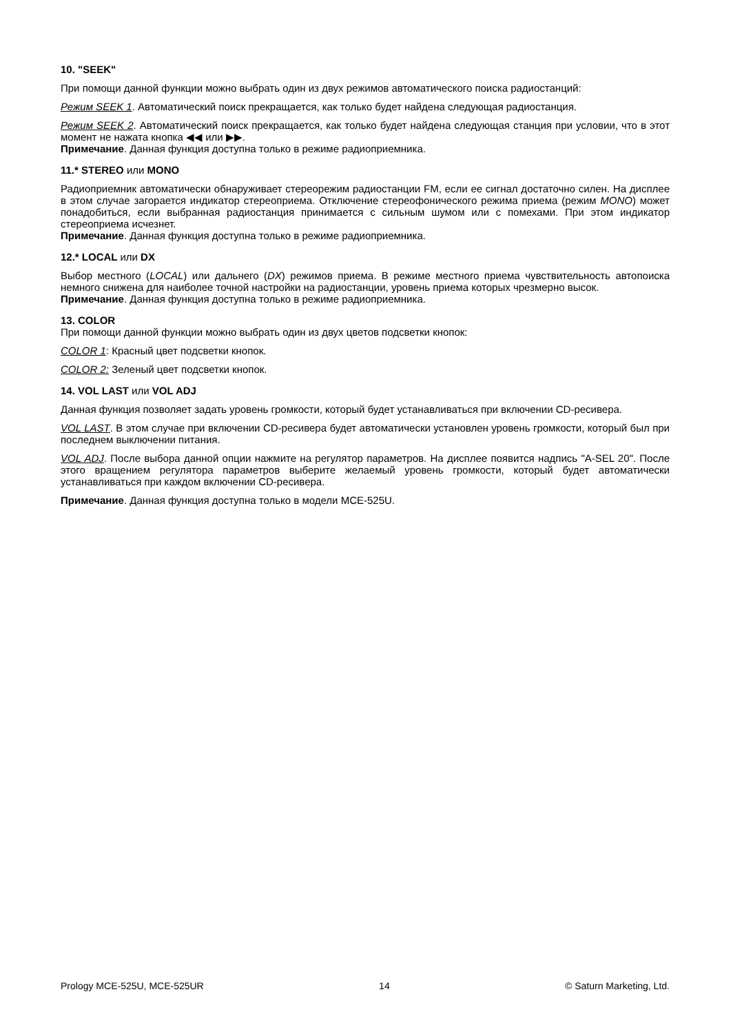10. "SEEK"
При помощи данной функции можно выбрать один из двух режимов автоматического поиска радиостанций:
Режим SEEK 1. Автоматический поиск прекращается, как только будет найдена следующая радиостанция.
Режим SEEK 2. Автоматический поиск прекращается, как только будет найдена следующая станция при условии, что в этот момент не нажата кнопка ◀◀ или ▶▶.
Примечание. Данная функция доступна только в режиме радиоприемника.
11.* STEREO или MONO
Радиоприемник автоматически обнаруживает стереорежим радиостанции FM, если ее сигнал достаточно силен. На дисплее в этом случае загорается индикатор стереоприема. Отключение стереофонического режима приема (режим MONO) может понадобиться, если выбранная радиостанция принимается с сильным шумом или с помехами. При этом индикатор стереоприема исчезнет.
Примечание. Данная функция доступна только в режиме радиоприемника.
12.* LOCAL или DX
Выбор местного (LOCAL) или дальнего (DX) режимов приема. В режиме местного приема чувствительность автопоиска немного снижена для наиболее точной настройки на радиостанции, уровень приема которых чрезмерно высок.
Примечание. Данная функция доступна только в режиме радиоприемника.
13. COLOR
При помощи данной функции можно выбрать один из двух цветов подсветки кнопок:
COLOR 1: Красный цвет подсветки кнопок.
COLOR 2: Зеленый цвет подсветки кнопок.
14. VOL LAST или VOL ADJ
Данная функция позволяет задать уровень громкости, который будет устанавливаться при включении CD-ресивера.
VOL LAST. В этом случае при включении CD-ресивера будет автоматически установлен уровень громкости, который был при последнем выключении питания.
VOL ADJ. После выбора данной опции нажмите на регулятор параметров. На дисплее появится надпись "A-SEL 20". После этого вращением регулятора параметров выберите желаемый уровень громкости, который будет автоматически устанавливаться при каждом включении CD-ресивера.
Примечание. Данная функция доступна только в модели MCE-525U.
Prology MCE-525U, MCE-525UR 14 © Saturn Marketing, Ltd.